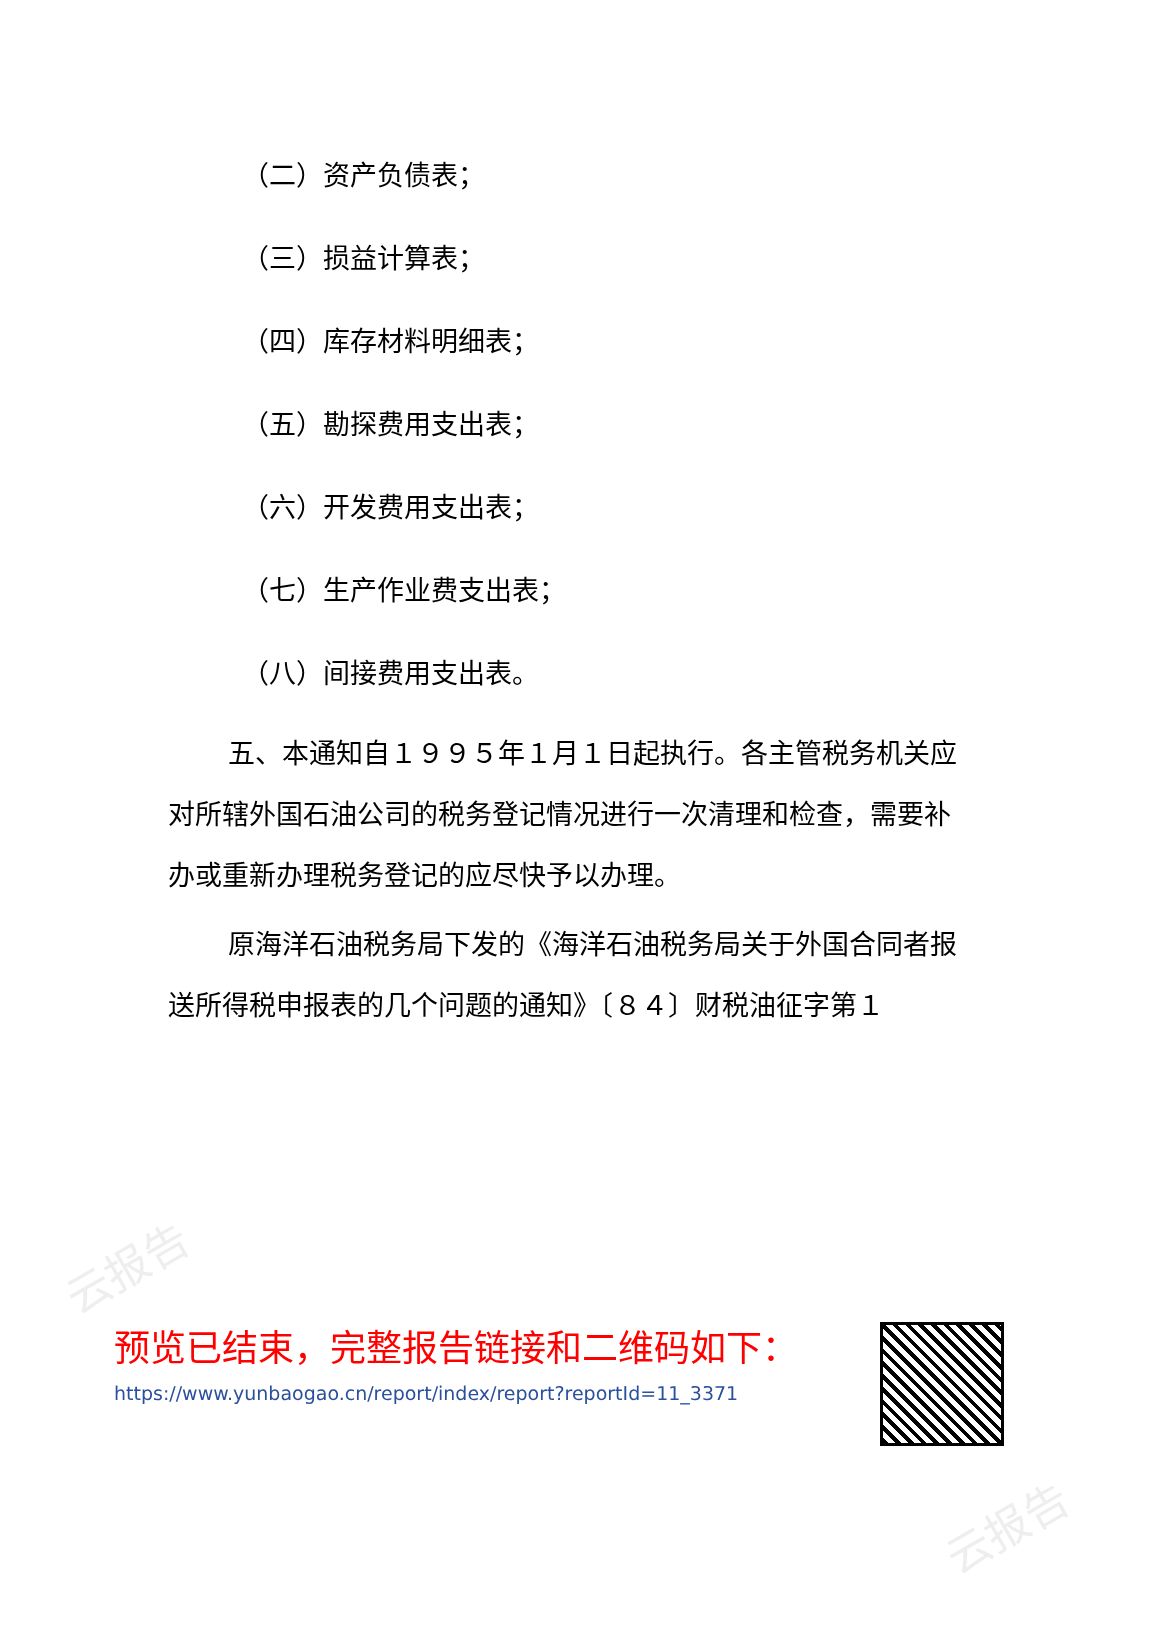云报告
云报告
（二）资产负债表；
（三）损益计算表；
（四）库存材料明细表；
（五）勘探费用支出表；
（六）开发费用支出表；
（七）生产作业费支出表；
（八）间接费用支出表。
五、本通知自１９９５年１月１日起执行。各主管税务机关应对所辖外国石油公司的税务登记情况进行一次清理和检查，需要补办或重新办理税务登记的应尽快予以办理。
原海洋石油税务局下发的《海洋石油税务局关于外国合同者报送所得税申报表的几个问题的通知》〔８４〕财税油征字第１
预览已结束，完整报告链接和二维码如下：
https://www.yunbaogao.cn/report/index/report?reportId=11_3371